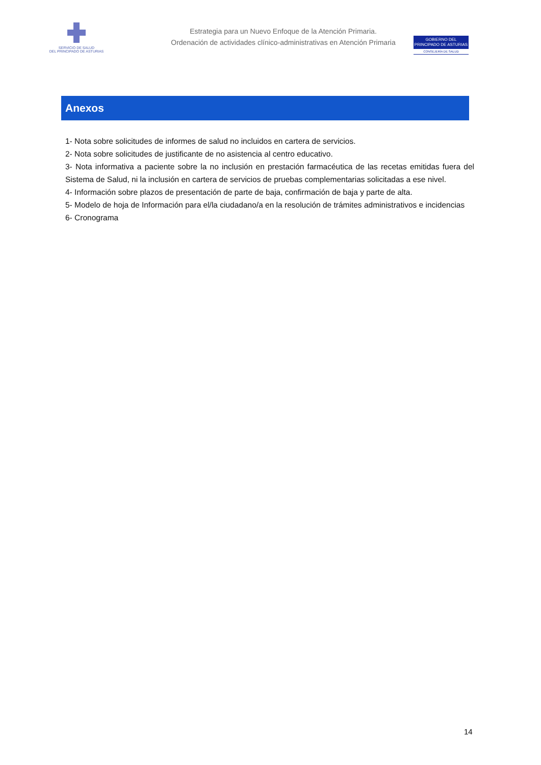SERVICIO DE SALUD
DEL PRINCIPADO DE ASTURIAS
Estrategia para un Nuevo Enfoque de la Atención Primaria.
Ordenación de actividades clínico-administrativas en Atención Primaria
GOBIERNO DEL
PRINCIPADO DE ASTURIAS
CONSEJERÍA DE SALUD
Anexos
1- Nota sobre solicitudes de informes de salud no incluidos en cartera de servicios.
2- Nota sobre solicitudes de justificante de no asistencia al centro educativo.
3- Nota informativa a paciente sobre la no inclusión en prestación farmacéutica de las recetas emitidas fuera del Sistema de Salud, ni la inclusión en cartera de servicios de pruebas complementarias solicitadas a ese nivel.
4- Información sobre plazos de presentación de parte de baja, confirmación de baja y parte de alta.
5- Modelo de hoja de Información para el/la ciudadano/a en la resolución de trámites administrativos e incidencias
6- Cronograma
14